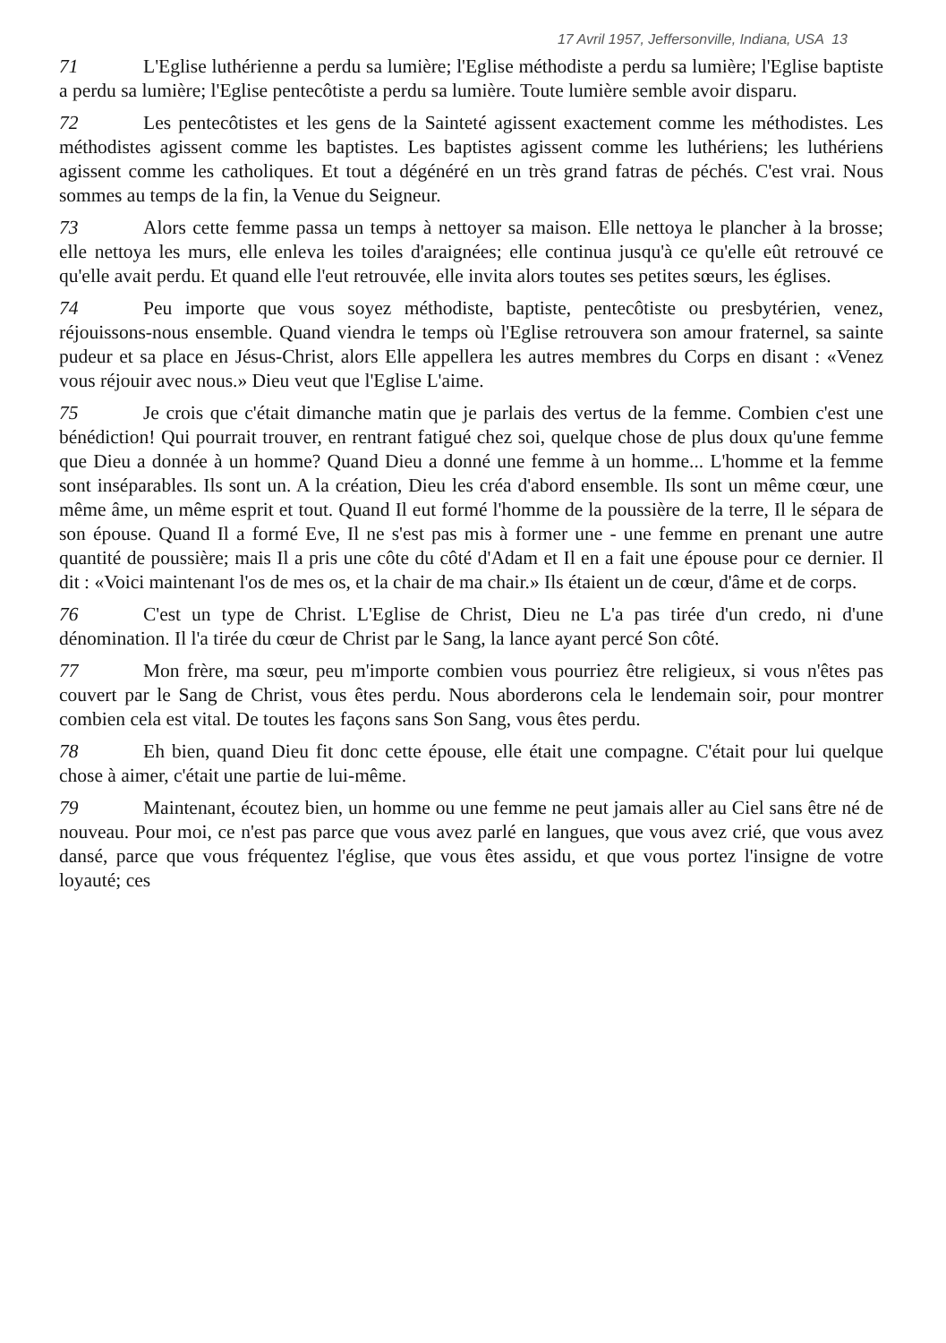17 Avril 1957, Jeffersonville, Indiana, USA 13
71 L'Eglise luthérienne a perdu sa lumière; l'Eglise méthodiste a perdu sa lumière; l'Eglise baptiste a perdu sa lumière; l'Eglise pentecôtiste a perdu sa lumière. Toute lumière semble avoir disparu.
72 Les pentecôtistes et les gens de la Sainteté agissent exactement comme les méthodistes. Les méthodistes agissent comme les baptistes. Les baptistes agissent comme les luthériens; les luthériens agissent comme les catholiques. Et tout a dégénéré en un très grand fatras de péchés. C'est vrai. Nous sommes au temps de la fin, la Venue du Seigneur.
73 Alors cette femme passa un temps à nettoyer sa maison. Elle nettoya le plancher à la brosse; elle nettoya les murs, elle enleva les toiles d'araignées; elle continua jusqu'à ce qu'elle eût retrouvé ce qu'elle avait perdu. Et quand elle l'eut retrouvée, elle invita alors toutes ses petites sœurs, les églises.
74 Peu importe que vous soyez méthodiste, baptiste, pentecôtiste ou presbytérien, venez, réjouissons-nous ensemble. Quand viendra le temps où l'Eglise retrouvera son amour fraternel, sa sainte pudeur et sa place en Jésus-Christ, alors Elle appellera les autres membres du Corps en disant : «Venez vous réjouir avec nous.» Dieu veut que l'Eglise L'aime.
75 Je crois que c'était dimanche matin que je parlais des vertus de la femme. Combien c'est une bénédiction! Qui pourrait trouver, en rentrant fatigué chez soi, quelque chose de plus doux qu'une femme que Dieu a donnée à un homme? Quand Dieu a donné une femme à un homme... L'homme et la femme sont inséparables. Ils sont un. A la création, Dieu les créa d'abord ensemble. Ils sont un même cœur, une même âme, un même esprit et tout. Quand Il eut formé l'homme de la poussière de la terre, Il le sépara de son épouse. Quand Il a formé Eve, Il ne s'est pas mis à former une - une femme en prenant une autre quantité de poussière; mais Il a pris une côte du côté d'Adam et Il en a fait une épouse pour ce dernier. Il dit : «Voici maintenant l'os de mes os, et la chair de ma chair.» Ils étaient un de cœur, d'âme et de corps.
76 C'est un type de Christ. L'Eglise de Christ, Dieu ne L'a pas tirée d'un credo, ni d'une dénomination. Il l'a tirée du cœur de Christ par le Sang, la lance ayant percé Son côté.
77 Mon frère, ma sœur, peu m'importe combien vous pourriez être religieux, si vous n'êtes pas couvert par le Sang de Christ, vous êtes perdu. Nous aborderons cela le lendemain soir, pour montrer combien cela est vital. De toutes les façons sans Son Sang, vous êtes perdu.
78 Eh bien, quand Dieu fit donc cette épouse, elle était une compagne. C'était pour lui quelque chose à aimer, c'était une partie de lui-même.
79 Maintenant, écoutez bien, un homme ou une femme ne peut jamais aller au Ciel sans être né de nouveau. Pour moi, ce n'est pas parce que vous avez parlé en langues, que vous avez crié, que vous avez dansé, parce que vous fréquentez l'église, que vous êtes assidu, et que vous portez l'insigne de votre loyauté; ces